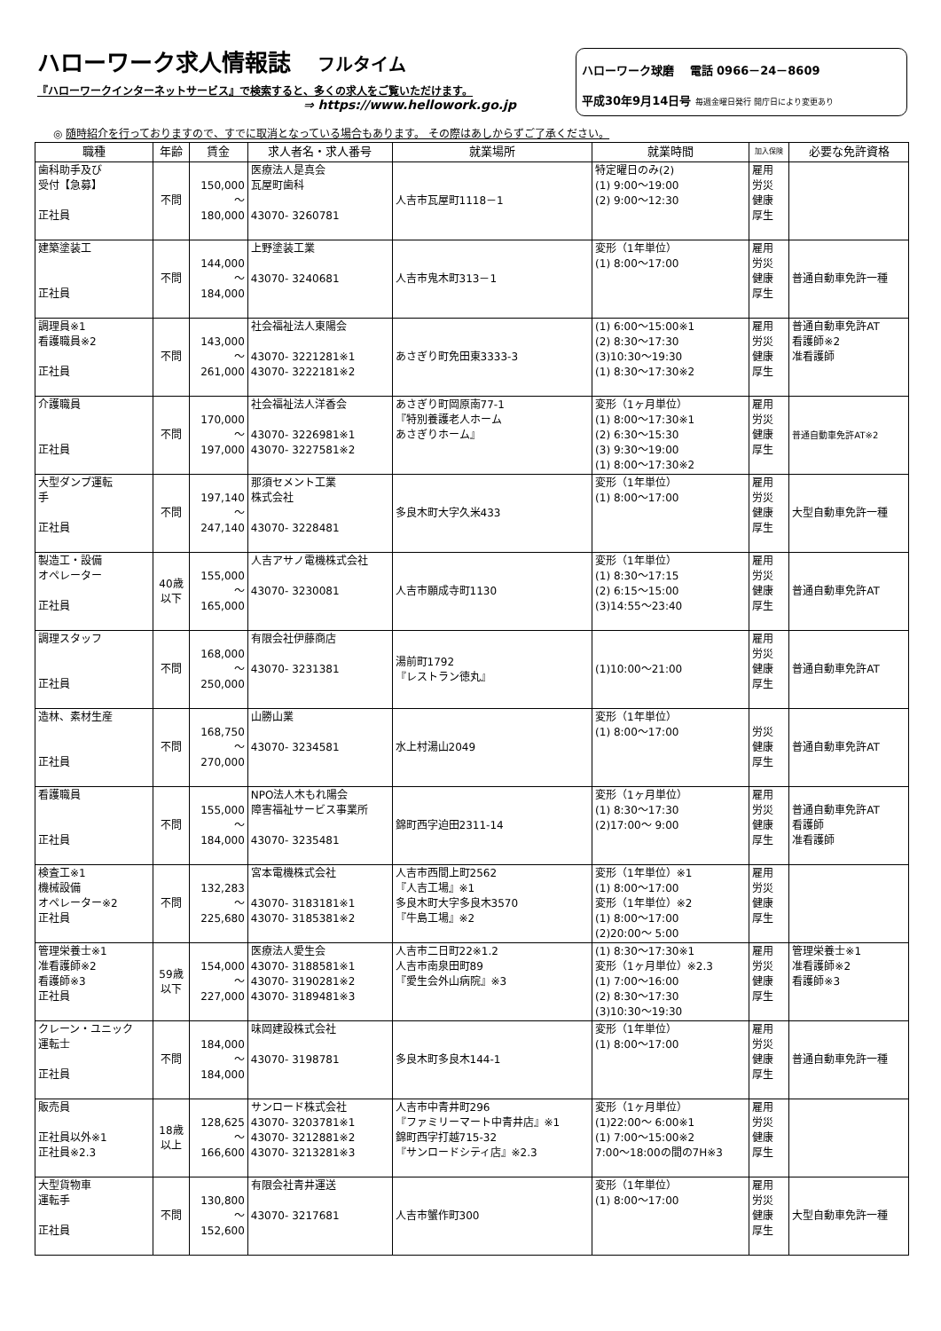ハローワーク求人情報誌 フルタイム
『ハローワークインターネットサービス』で検索すると、多くの求人をご覧いただけます。
⇒ https://www.hellowork.go.jp
ハローワーク球磨　 電話 0966－24－8609
平成30年9月14日号 毎週金曜日発行 開庁日により変更あり
◎ 随時紹介を行っておりますので、すでに取消となっている場合もあります。 その際はあしからずご了承ください。
| 職種 | 年齢 | 賃金 | 求人者名・求人番号 | 就業場所 | 就業時間 | 加入保険 | 必要な免許資格 |
| --- | --- | --- | --- | --- | --- | --- | --- |
| 歯科助手及び 受付【急募】 正社員 | 不問 | 150,000 ～ 180,000 | 医療法人是真会 瓦屋町歯科 43070- 3260781 | 人吉市瓦屋町1118－1 | 特定曜日のみ(2) (1) 9:00～19:00 (2) 9:00～12:30 | 雇用 労災 健康 厚生 | |
| 建築塗装工 正社員 | 不問 | 144,000 ～ 184,000 | 上野塗装工業 43070- 3240681 | 人吉市鬼木町313－1 | 変形（1年単位） (1) 8:00～17:00 | 雇用 労災 健康 厚生 | 普通自動車免許一種 |
| 調理員※1 看護職員※2 正社員 | 不問 | 143,000 ～ 261,000 | 社会福祉法人東陽会 43070- 3221281※1 43070- 3222181※2 | あさぎり町免田東3333-3 | (1) 6:00～15:00※1 (2) 8:30～17:30 (3)10:30～19:30 (1) 8:30～17:30※2 | 雇用 労災 健康 厚生 | 普通自動車免許AT 看護師※2 准看護師 |
| 介護職員 正社員 | 不問 | 170,000 ～ 197,000 | 社会福祉法人洋香会 43070- 3226981※1 43070- 3227581※2 | あさぎり町岡原南77-1 『特別養護老人ホーム あさぎりホーム』 | 変形（1ヶ月単位） (1) 8:00～17:30※1 (2) 6:30～15:30 (3) 9:30～19:00 (1) 8:00～17:30※2 | 雇用 労災 健康 厚生 | 普通自動車免許AT※2 |
| 大型ダンプ運転 手 正社員 | 不問 | 197,140 ～ 247,140 | 那須セメント工業 株式会社 43070- 3228481 | 多良木町大字久米433 | 変形（1年単位） (1) 8:00～17:00 | 雇用 労災 健康 厚生 | 大型自動車免許一種 |
| 製造工・設備 オペレーター 正社員 | 40歳 以下 | 155,000 ～ 165,000 | 人吉アサノ電機株式会社 43070- 3230081 | 人吉市願成寺町1130 | 変形（1年単位） (1) 8:30～17:15 (2) 6:15～15:00 (3)14:55～23:40 | 雇用 労災 健康 厚生 | 普通自動車免許AT |
| 調理スタッフ 正社員 | 不問 | 168,000 ～ 250,000 | 有限会社伊藤商店 43070- 3231381 | 湯前町1792 『レストラン徳丸』 | (1)10:00～21:00 | 雇用 労災 健康 厚生 | 普通自動車免許AT |
| 造林、素材生産 正社員 | 不問 | 168,750 ～ 270,000 | 山勝山業 43070- 3234581 | 水上村湯山2049 | 変形（1年単位） (1) 8:00～17:00 | 労災 健康 厚生 | 普通自動車免許AT |
| 看護職員 正社員 | 不問 | 155,000 ～ 184,000 | NPO法人木もれ陽会 障害福祉サービス事業所 43070- 3235481 | 錦町西字迫田2311-14 | 変形（1ヶ月単位） (1) 8:30～17:30 (2)17:00～ 9:00 | 雇用 労災 健康 厚生 | 普通自動車免許AT 看護師 准看護師 |
| 検査工※1 機械設備 オペレーター※2 正社員 | 不問 | 132,283 ～ 225,680 | 宮本電機株式会社 43070- 3183181※1 43070- 3185381※2 | 人吉市西間上町2562 『人吉工場』※1 多良木町大字多良木3570 『牛島工場』※2 | 変形（1年単位）※1 (1) 8:00～17:00 変形（1年単位）※2 (1) 8:00～17:00 (2)20:00～ 5:00 | 雇用 労災 健康 厚生 | |
| 管理栄養士※1 准看護師※2 看護師※3 正社員 | 59歳 以下 | 154,000 ～ 227,000 | 医療法人愛生会 43070- 3188581※1 43070- 3190281※2 43070- 3189481※3 | 人吉市二日町22※1.2 人吉市南泉田町89 『愛生会外山病院』※3 | (1) 8:30～17:30※1 変形（1ヶ月単位）※2.3 (1) 7:00～16:00 (2) 8:30～17:30 (3)10:30～19:30 | 雇用 労災 健康 厚生 | 管理栄養士※1 准看護師※2 看護師※3 |
| クレーン・ユニック 運転士 正社員 | 不問 | 184,000 ～ 184,000 | 味岡建設株式会社 43070- 3198781 | 多良木町多良木144-1 | 変形（1年単位） (1) 8:00～17:00 | 雇用 労災 健康 厚生 | 普通自動車免許一種 |
| 販売員 正社員以外※1 正社員※2.3 | 18歳 以上 | 128,625 ～ 166,600 | サンロード株式会社 43070- 3203781※1 43070- 3212881※2 43070- 3213281※3 | 人吉市中青井町296 『ファミリーマート中青井店』※1 錦町西字打越715-32 『サンロードシティ店』※2.3 | 変形（1ヶ月単位） (1)22:00～ 6:00※1 (1) 7:00～15:00※2 7:00～18:00の間の7H※3 | 雇用 労災 健康 厚生 | |
| 大型貨物車 運転手 正社員 | 不問 | 130,800 ～ 152,600 | 有限会社青井運送 43070- 3217681 | 人吉市蟹作町300 | 変形（1年単位） (1) 8:00～17:00 | 雇用 労災 健康 厚生 | 大型自動車免許一種 |